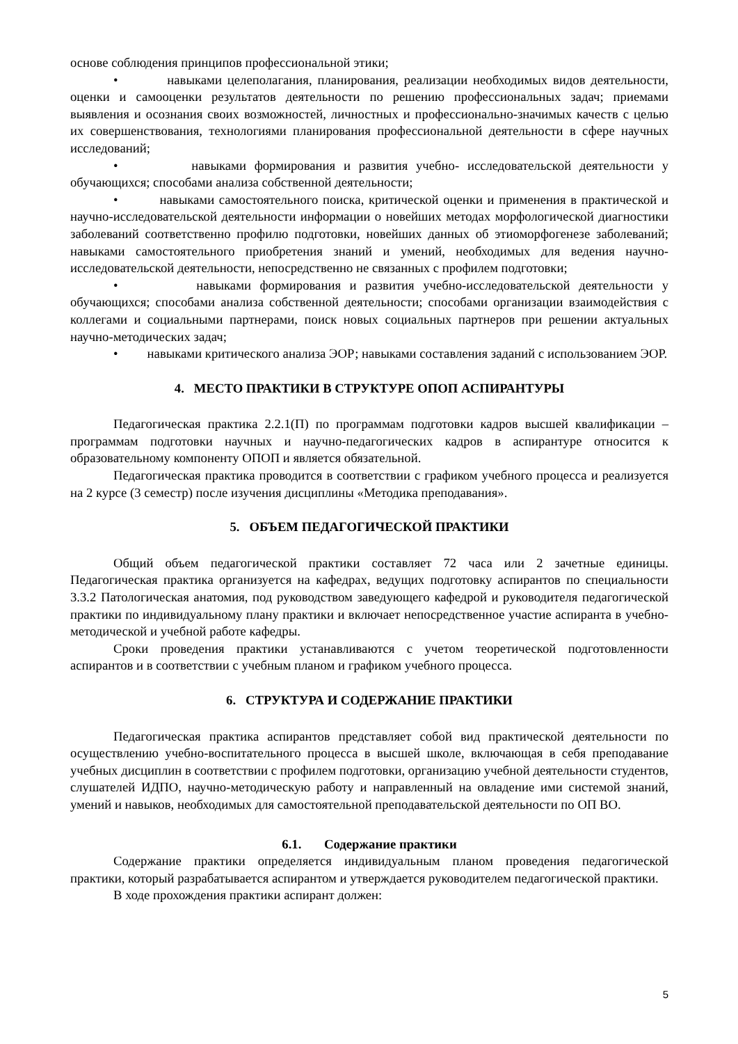основе соблюдения принципов профессиональной этики;
• навыками целеполагания, планирования, реализации необходимых видов деятельности, оценки и самооценки результатов деятельности по решению профессиональных задач; приемами выявления и осознания своих возможностей, личностных и профессионально-значимых качеств с целью их совершенствования, технологиями планирования профессиональной деятельности в сфере научных исследований;
• навыками формирования и развития учебно- исследовательской деятельности у обучающихся; способами анализа собственной деятельности;
• навыками самостоятельного поиска, критической оценки и применения в практической и научно-исследовательской деятельности информации о новейших методах морфологической диагностики заболеваний соответственно профилю подготовки, новейших данных об этиоморфогенезе заболеваний; навыками самостоятельного приобретения знаний и умений, необходимых для ведения научно-исследовательской деятельности, непосредственно не связанных с профилем подготовки;
• навыками формирования и развития учебно-исследовательской деятельности у обучающихся; способами анализа собственной деятельности; способами организации взаимодействия с коллегами и социальными партнерами, поиск новых социальных партнеров при решении актуальных научно-методических задач;
• навыками критического анализа ЭОР; навыками составления заданий с использованием ЭОР.
4. МЕСТО ПРАКТИКИ В СТРУКТУРЕ ОПОП АСПИРАНТУРЫ
Педагогическая практика 2.2.1(П) по программам подготовки кадров высшей квалификации – программам подготовки научных и научно-педагогических кадров в аспирантуре относится к образовательному компоненту ОПОП и является обязательной.
Педагогическая практика проводится в соответствии с графиком учебного процесса и реализуется на 2 курсе (3 семестр) после изучения дисциплины «Методика преподавания».
5. ОБЪЕМ ПЕДАГОГИЧЕСКОЙ ПРАКТИКИ
Общий объем педагогической практики составляет 72 часа или 2 зачетные единицы. Педагогическая практика организуется на кафедрах, ведущих подготовку аспирантов по специальности 3.3.2 Патологическая анатомия, под руководством заведующего кафедрой и руководителя педагогической практики по индивидуальному плану практики и включает непосредственное участие аспиранта в учебно-методической и учебной работе кафедры.
Сроки проведения практики устанавливаются с учетом теоретической подготовленности аспирантов и в соответствии с учебным планом и графиком учебного процесса.
6. СТРУКТУРА И СОДЕРЖАНИЕ ПРАКТИКИ
Педагогическая практика аспирантов представляет собой вид практической деятельности по осуществлению учебно-воспитательного процесса в высшей школе, включающая в себя преподавание учебных дисциплин в соответствии с профилем подготовки, организацию учебной деятельности студентов, слушателей ИДПО, научно-методическую работу и направленный на овладение ими системой знаний, умений и навыков, необходимых для самостоятельной преподавательской деятельности по ОП ВО.
6.1. Содержание практики
Содержание практики определяется индивидуальным планом проведения педагогической практики, который разрабатывается аспирантом и утверждается руководителем педагогической практики.
В ходе прохождения практики аспирант должен:
5